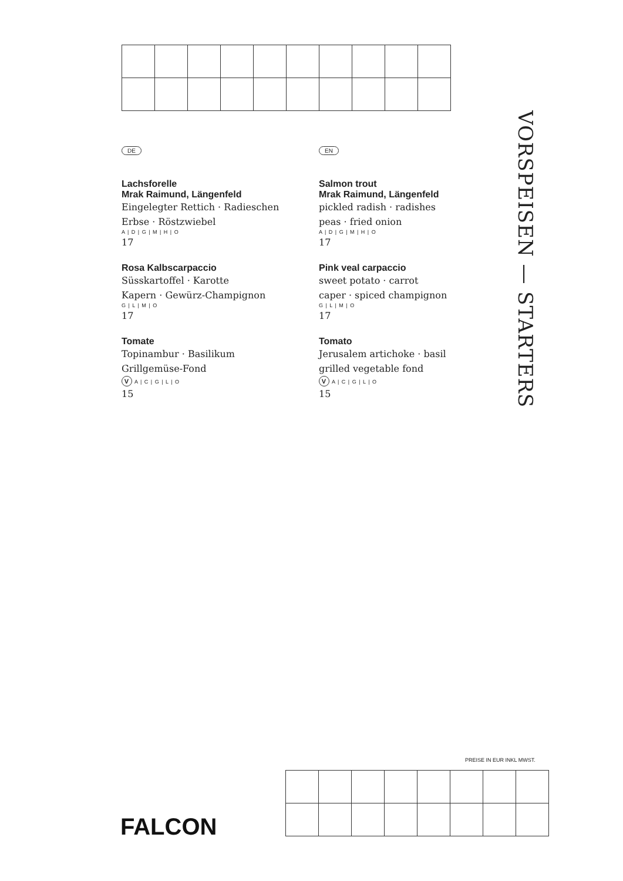VORSPEISEN — STARTERS
DE
Lachsforelle
Mrak Raimund, Längenfeld
Eingelegter Rettich · Radieschen
Erbse · Röstzwiebel
A | D | G | M | H | O
17
Rosa Kalbscarpaccio
Süsskartoffel · Karotte
Kapern · Gewürz-Champignon
G | L | M | O
17
Tomate
Topinambur · Basilikum
Grillgemüse-Fond
V A | C | G | L | O
15
EN
Salmon trout
Mrak Raimund, Längenfeld
pickled radish · radishes
peas · fried onion
A | D | G | M | H | O
17
Pink veal carpaccio
sweet potato · carrot
caper · spiced champignon
G | L | M | O
17
Tomato
Jerusalem artichoke · basil
grilled vegetable fond
V A | C | G | L | O
15
PREISE IN EUR INKL MWST.
FALCON